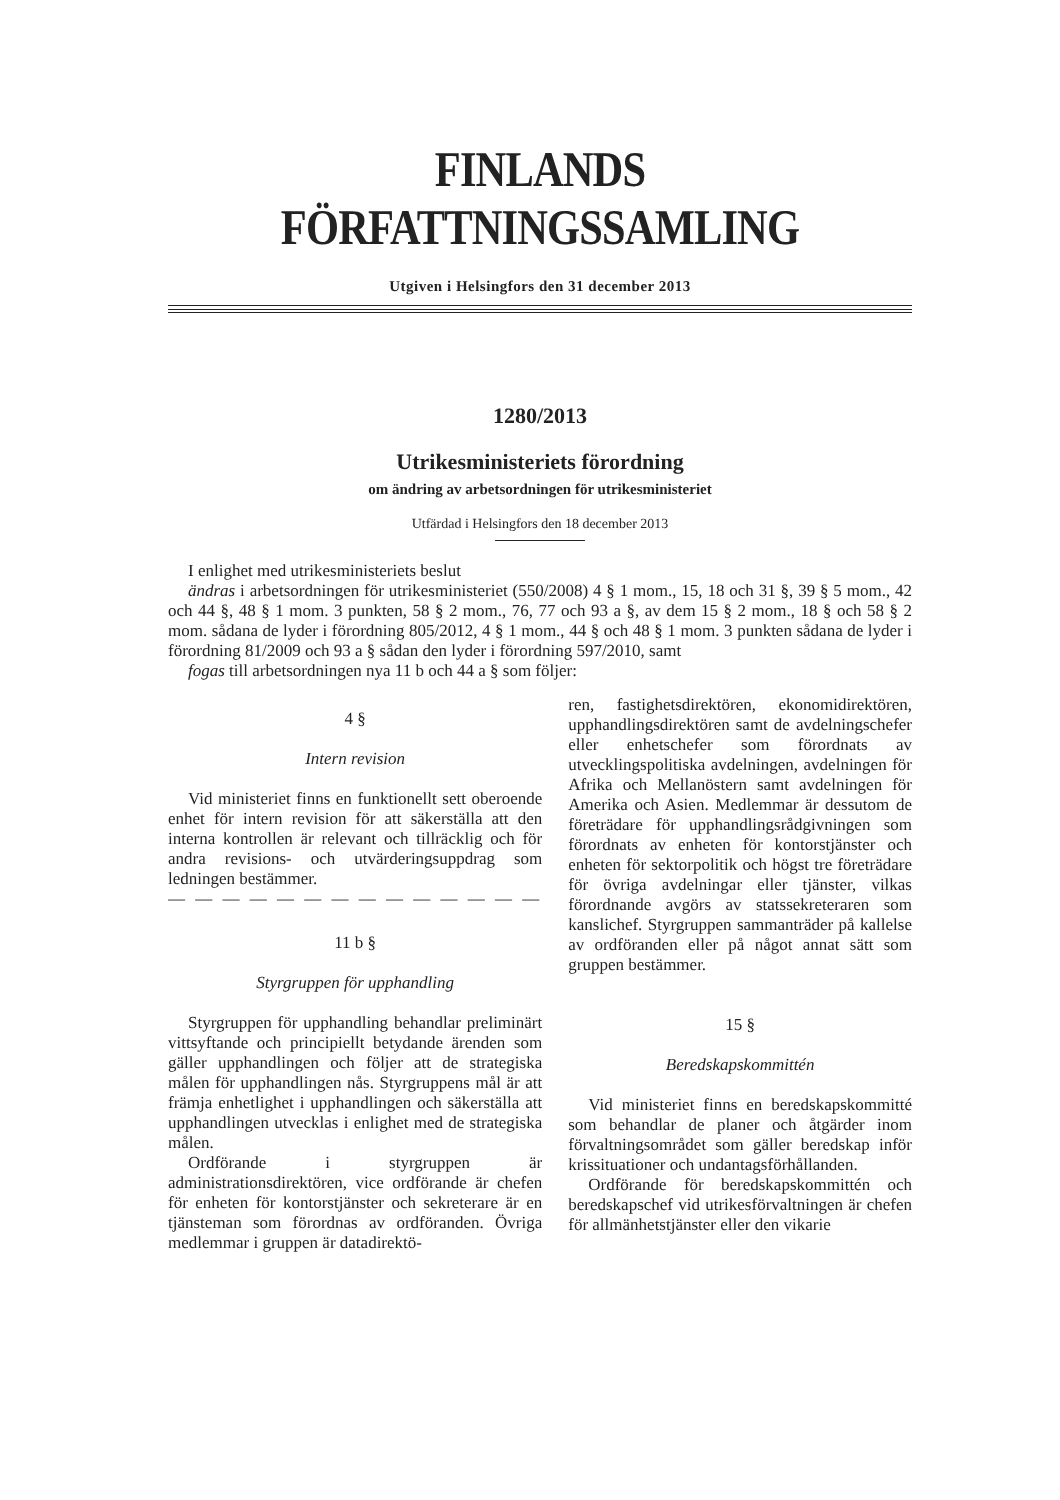FINLANDS FÖRFATTNINGSSAMLING
Utgiven i Helsingfors den 31 december 2013
1280/2013
Utrikesministeriets förordning
om ändring av arbetsordningen för utrikesministeriet
Utfärdad i Helsingfors den 18 december 2013
I enlighet med utrikesministeriets beslut
ändras i arbetsordningen för utrikesministeriet (550/2008) 4 § 1 mom., 15, 18 och 31 §, 39 § 5 mom., 42 och 44 §, 48 § 1 mom. 3 punkten, 58 § 2 mom., 76, 77 och 93 a §, av dem 15 § 2 mom., 18 § och 58 § 2 mom. sådana de lyder i förordning 805/2012, 4 § 1 mom., 44 § och 48 § 1 mom. 3 punkten sådana de lyder i förordning 81/2009 och 93 a § sådan den lyder i förordning 597/2010, samt
fogas till arbetsordningen nya 11 b och 44 a § som följer:
4 §
Intern revision
Vid ministeriet finns en funktionellt sett oberoende enhet för intern revision för att säkerställa att den interna kontrollen är relevant och tillräcklig och för andra revisions- och utvärderingsuppdrag som ledningen bestämmer.
— — — — — — — — — — — — — —
11 b §
Styrgruppen för upphandling
Styrgruppen för upphandling behandlar preliminärt vittsyftande och principiellt betydande ärenden som gäller upphandlingen och följer att de strategiska målen för upphandlingen nås. Styrgruppens mål är att främja enhetlighet i upphandlingen och säkerställa att upphandlingen utvecklas i enlighet med de strategiska målen.
Ordförande i styrgruppen är administrationsdirektören, vice ordförande är chefen för enheten för kontorstjänster och sekreterare är en tjänsteman som förordnas av ordföranden. Övriga medlemmar i gruppen är datadirektö-
ren, fastighetsdirektören, ekonomidirektören, upphandlingsdirektören samt de avdelningschefer eller enhetschefer som förordnats av utvecklingspolitiska avdelningen, avdelningen för Afrika och Mellanöstern samt avdelningen för Amerika och Asien. Medlemmar är dessutom de företrädare för upphandlingsrådgivningen som förordnats av enheten för kontorstjänster och enheten för sektorpolitik och högst tre företrädare för övriga avdelningar eller tjänster, vilkas förordnande avgörs av statssekreteraren som kanslichef. Styrgruppen sammanträder på kallelse av ordföranden eller på något annat sätt som gruppen bestämmer.
15 §
Beredskapskommittén
Vid ministeriet finns en beredskapskommitté som behandlar de planer och åtgärder inom förvaltningsområdet som gäller beredskap inför krissituationer och undantagsförhållanden.
Ordförande för beredskapskommittén och beredskapschef vid utrikesförvaltningen är chefen för allmänhetstjänster eller den vikarie